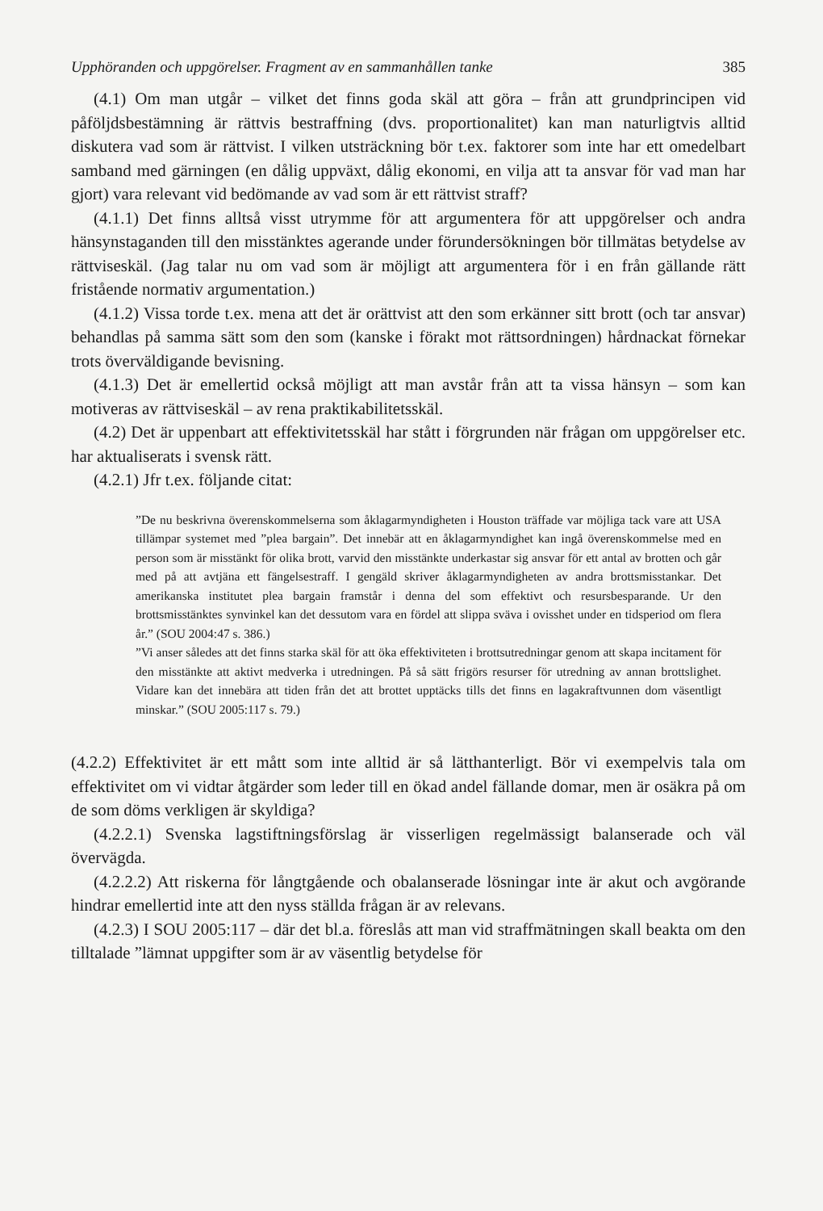Upphöranden och uppgörelser. Fragment av en sammanhållen tanke 385
(4.1) Om man utgår – vilket det finns goda skäl att göra – från att grundprincipen vid påföljdsbestämning är rättvis bestraffning (dvs. proportionalitet) kan man naturligtvis alltid diskutera vad som är rättvist. I vilken utsträckning bör t.ex. faktorer som inte har ett omedelbart samband med gärningen (en dålig uppväxt, dålig ekonomi, en vilja att ta ansvar för vad man har gjort) vara relevant vid bedömande av vad som är ett rättvist straff?
(4.1.1) Det finns alltså visst utrymme för att argumentera för att uppgörelser och andra hänsynstaganden till den misstänktes agerande under förundersökningen bör tillmätas betydelse av rättviseskäl. (Jag talar nu om vad som är möjligt att argumentera för i en från gällande rätt fristående normativ argumentation.)
(4.1.2) Vissa torde t.ex. mena att det är orättvist att den som erkänner sitt brott (och tar ansvar) behandlas på samma sätt som den som (kanske i förakt mot rättsordningen) hårdnackat förnekar trots överväldigande bevisning.
(4.1.3) Det är emellertid också möjligt att man avstår från att ta vissa hänsyn – som kan motiveras av rättviseskäl – av rena praktikabilitetsskäl.
(4.2) Det är uppenbart att effektivitetsskäl har stått i förgrunden när frågan om uppgörelser etc. har aktualiserats i svensk rätt.
(4.2.1) Jfr t.ex. följande citat:
”De nu beskrivna överenskommelserna som åklagarmyndigheten i Houston träffade var möjliga tack vare att USA tillämpar systemet med ”plea bargain”. Det innebär att en åklagarmyndighet kan ingå överenskommelse med en person som är misstänkt för olika brott, varvid den misstänkte underkastar sig ansvar för ett antal av brotten och går med på att avtjäna ett fängelsestraff. I gengäld skriver åklagarmyndigheten av andra brottsmisstankar. Det amerikanska institutet plea bargain framstår i denna del som effektivt och resursbesparande. Ur den brottsmisstänktes synvinkel kan det dessutom vara en fördel att slippa sväva i ovisshet under en tidsperiod om flera år.” (SOU 2004:47 s. 386.)
”Vi anser således att det finns starka skäl för att öka effektiviteten i brottsutredningar genom att skapa incitament för den misstänkte att aktivt medverka i utredningen. På så sätt frigörs resurser för utredning av annan brottslighet. Vidare kan det innebära att tiden från det att brottet upptäcks tills det finns en lagakraftvunnen dom väsentligt minskar.” (SOU 2005:117 s. 79.)
(4.2.2) Effektivitet är ett mått som inte alltid är så lätthanterligt. Bör vi exempelvis tala om effektivitet om vi vidtar åtgärder som leder till en ökad andel fällande domar, men är osäkra på om de som döms verkligen är skyldiga?
(4.2.2.1) Svenska lagstiftningsförslag är visserligen regelmässigt balanserade och väl övervägda.
(4.2.2.2) Att riskerna för långtgående och obalanserade lösningar inte är akut och avgörande hindrar emellertid inte att den nyss ställda frågan är av relevans.
(4.2.3) I SOU 2005:117 – där det bl.a. föreslås att man vid straffmätningen skall beakta om den tilltalade ”lämnat uppgifter som är av väsentlig betydelse för